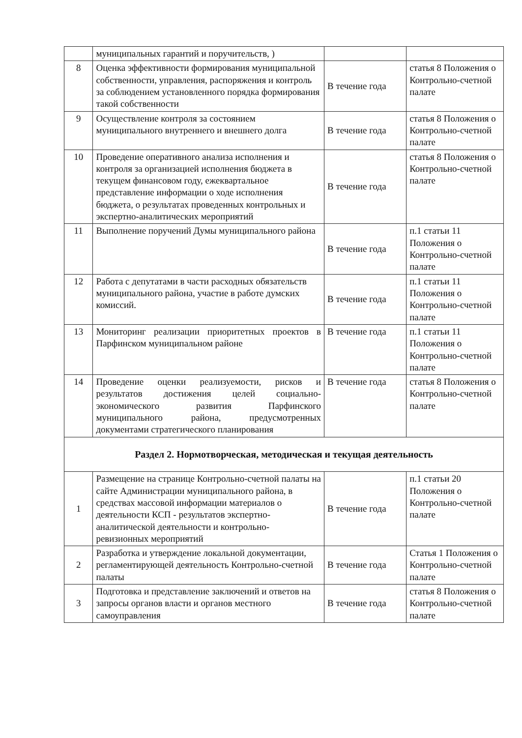| | муниципальных гарантий и поручительств, ) | | |
| 8 | Оценка эффективности формирования муниципальной собственности, управления, распоряжения и контроль за соблюдением установленного порядка формирования такой собственности | В течение года | статья 8 Положения о Контрольно-счетной палате |
| 9 | Осуществление контроля за состоянием муниципального внутреннего и внешнего долга | В течение года | статья 8 Положения о Контрольно-счетной палате |
| 10 | Проведение оперативного анализа исполнения и контроля за организацией исполнения бюджета в текущем финансовом году, ежеквартальное представление информации о ходе исполнения бюджета, о результатах проведенных контрольных и экспертно-аналитических мероприятий | В течение года | статья 8 Положения о Контрольно-счетной палате |
| 11 | Выполнение поручений Думы муниципального района | В течение года | п.1 статьи 11 Положения о Контрольно-счетной палате |
| 12 | Работа с депутатами в части расходных обязательств муниципального района, участие в работе думских комиссий. | В течение года | п.1 статьи 11 Положения о Контрольно-счетной палате |
| 13 | Мониторинг реализации приоритетных проектов в Парфинском муниципальном районе | В течение года | п.1 статьи 11 Положения о Контрольно-счетной палате |
| 14 | Проведение оценки реализуемости, рисков и результатов достижения целей социально-экономического развития Парфинского муниципального района, предусмотренных документами стратегического планирования | В течение года | статья 8 Положения о Контрольно-счетной палате |
| Раздел 2. Нормотворческая, методическая и текущая деятельность | | | |
| 1 | Размещение на странице Контрольно-счетной палаты на сайте Администрации муниципального района, в средствах массовой информации материалов о деятельности КСП - результатов экспертно-аналитической деятельности и контрольно-ревизионных мероприятий | В течение года | п.1 статьи 20 Положения о Контрольно-счетной палате |
| 2 | Разработка и утверждение локальной документации, регламентирующей деятельность Контрольно-счетной палаты | В течение года | Статья 1 Положения о Контрольно-счетной палате |
| 3 | Подготовка и представление заключений и ответов на запросы органов власти и органов местного самоуправления | В течение года | статья 8 Положения о Контрольно-счетной палате |